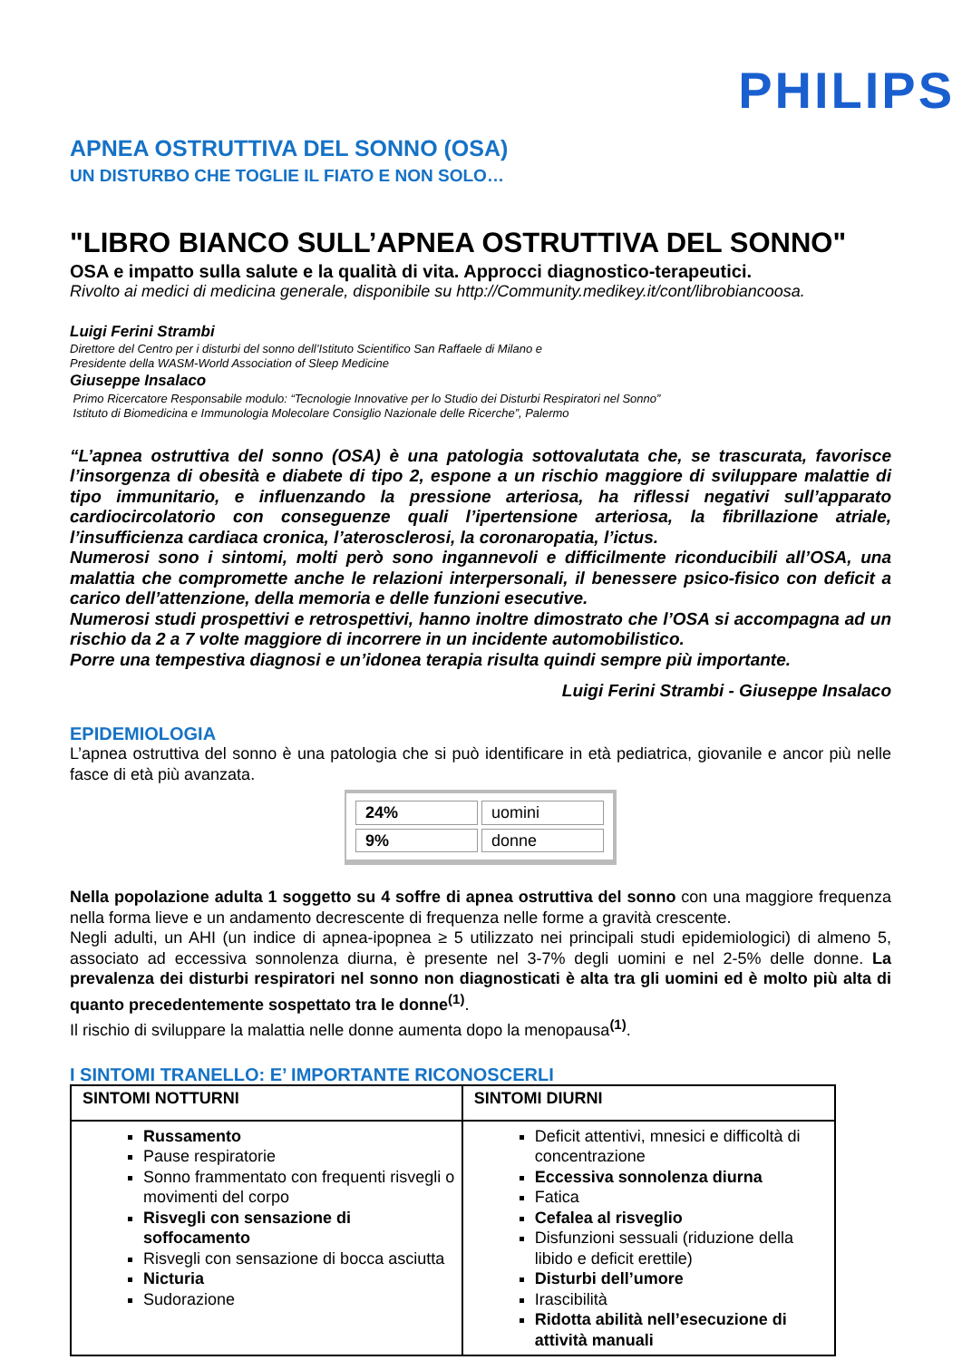PHILIPS
APNEA OSTRUTTIVA DEL SONNO (OSA)
UN DISTURBO CHE TOGLIE IL FIATO E NON SOLO…
"LIBRO BIANCO SULL’APNEA OSTRUTTIVA DEL SONNO"
OSA e impatto sulla salute e la qualità di vita. Approcci diagnostico-terapeutici.
Rivolto ai medici di medicina generale, disponibile su http://Community.medikey.it/cont/librobiancoosa.
Luigi Ferini Strambi
Direttore del Centro per i disturbi del sonno dell’Istituto Scientifico San Raffaele di Milano e
Presidente della WASM-World Association of Sleep Medicine
Giuseppe Insalaco
Primo Ricercatore Responsabile modulo: “Tecnologie Innovative per lo Studio dei Disturbi Respiratori nel Sonno”
Istituto di Biomedicina e Immunologia Molecolare Consiglio Nazionale delle Ricerche”, Palermo
“L’apnea ostruttiva del sonno (OSA) è una patologia sottovalutata che, se trascurata, favorisce l’insorgenza di obesità e diabete di tipo 2, espone a un rischio maggiore di sviluppare malattie di tipo immunitario, e influenzando la pressione arteriosa, ha riflessi negativi sull’apparato cardiocircolatorio con conseguenze quali l’ipertensione arteriosa, la fibrillazione atriale, l’insufficienza cardiaca cronica, l’aterosclerosi, la coronaropatia, l’ictus.
Numerosi sono i sintomi, molti però sono ingannevoli e difficilmente riconducibili all’OSA, una malattia che compromette anche le relazioni interpersonali, il benessere psico-fisico con deficit a carico dell’attenzione, della memoria e delle funzioni esecutive.
Numerosi studi prospettivi e retrospettivi, hanno inoltre dimostrato che l’OSA si accompagna ad un rischio da 2 a 7 volte maggiore di incorrere in un incidente automobilistico.
Porre una tempestiva diagnosi e un’idonea terapia risulta quindi sempre più importante.
Luigi Ferini Strambi - Giuseppe Insalaco
EPIDEMIOLOGIA
L’apnea ostruttiva del sonno è una patologia che si può identificare in età pediatrica, giovanile e ancor più nelle fasce di età più avanzata.
| 24% | uomini |
| 9% | donne |
Nella popolazione adulta 1 soggetto su 4 soffre di apnea ostruttiva del sonno con una maggiore frequenza nella forma lieve e un andamento decrescente di frequenza nelle forme a gravità crescente.
Negli adulti, un AHI (un indice di apnea-ipopnea ≥ 5 utilizzato nei principali studi epidemiologici) di almeno 5, associato ad eccessiva sonnolenza diurna, è presente nel 3-7% degli uomini e nel 2-5% delle donne. La prevalenza dei disturbi respiratori nel sonno non diagnosticati è alta tra gli uomini ed è molto più alta di quanto precedentemente sospettato tra le donne<sup>(1)</sup>.
Il rischio di sviluppare la malattia nelle donne aumenta dopo la menopausa<sup>(1)</sup>.
I SINTOMI TRANELLO: E’ IMPORTANTE RICONOSCERLI
| SINTOMI NOTTURNI | SINTOMI DIURNI |
| --- | --- |
| Russamento Pause respiratorie Sonno frammentato con frequenti risvegli o movimenti del corpo Risvegli con sensazione di soffocamento Risvegli con sensazione di bocca asciutta Nicturia Sudorazione | Deficit attentivi, mnesici e difficoltà di concentrazione Eccessiva sonnolenza diurna Fatica Cefalea al risveglio Disfunzioni sessuali (riduzione della libido e deficit erettile) Disturbi dell’umore Irascibilità Ridotta abilità nell’esecuzione di attività manuali |